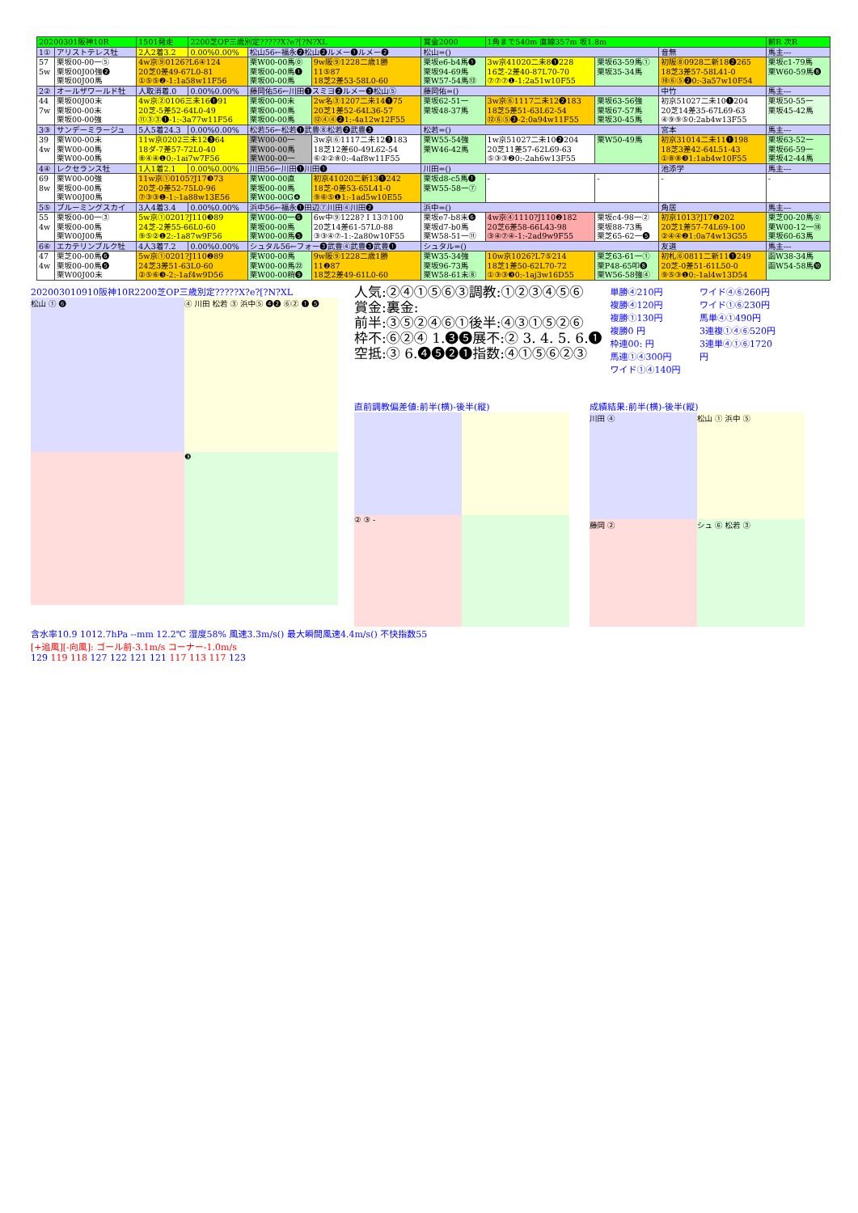| 20200301阪神10R | | 1501発走 | 2200芝OP三歳別定?????X?e?[?N?XL | | | 賞金2000 | 1角まで540m 直線357m 坂1.8m | | | 前R 次R |
| 1① | アリストテレス牡 | 2人2着3.2 | 0.00%0.00% | 松山56←福永❷松山❷ルメー❶ルメー❷ | | 松山=() | | | 音無 | 馬主--- |
| 57 5w | 栗坂00-00一⑤ 栗坂00J00強❷ 栗坂00J00馬 | 4w京⑨0126?L6④124 20芝0差49-67L0-81 ①⑤⑤❷-1:1a58w11F56 | | 栗W00-00馬⓪ 栗坂00-00馬❶ 栗坂00-00馬 | 9w阪⑨1228二歳1勝 11⑤87 18芝2差53-58L0-60 | 栗坂e6-b4馬❶ 栗坂94-69馬 栗W57-54馬⑬ | 3w京41020二未8❶228 16芝-2差40-87L70-70 ⑦⑦⑦❶-1:2a51w10F55 | 栗坂63-59馬① 栗坂35-34馬 | 初阪⑧0928二新18❷265 18芝3差57-58L41-0 ⑱⑥⑤❷0:-3a57w10F54 | 栗坂c1-79馬 栗W60-59馬❽ |
| 2② | オールザワールド牡 | 人取消着.0 | 0.00%0.00% | 藤岡佑56←川田❶スミヨ❷ルメー❸松山⑤ | | 藤岡佑=() | | | 中竹 | 馬主--- |
| 44 7w | 栗坂00J00末 栗坂00-00末 栗坂00-00強 | 4w京②0106三未16❶91 20芝-5差52-64L0-49 ⑪③③❶-1:-3a77w11F56 | | 栗坂00-00末 栗坂00-00馬 栗坂00-00馬 | 2w名③1207二未14❶75 20芝1差52-64L36-57 ⑫④④❷1:-4a12w12F55 | 栗坂62-51一 栗坂48-37馬 | 3w京⑥1117二未12❷183 18芝5差51-63L62-54 ⑫⑥⑤❸-2:0a94w11F55 | 栗坂63-56強 栗坂67-57馬 栗坂30-45馬 | 初京51027二未10❶204 20芝14差35-67L69-63 ④⑨⑨⑤0:2ab4w13F55 | 栗坂50-55一 栗坂45-42馬 |
| 3③ | サンデーミラージュ | 5人5着24.3 | 0.00%0.00% | 松若56←松若❶武豊⑧松若❷武豊❸ | | 松若=() | | | 宮本 | 馬主--- |
| 39 4w | 栗W00-00末 栗W00-00馬 栗W00-00馬 | 11w京0202三未12❸64 18ダ-7差57-72L0-40 ⑧④④❶0:-1ai7w7F56 | | 栗W00-00一 栗W00-00馬 栗W00-00一 | 3w京⑥1117二未12❸183 18芝12差60-49L62-54 ⑥②②⑧0:-4af8w11F55 | 栗W55-54強 栗W46-42馬 | 1w京51027二未10❷204 20芝11差57-62L69-63 ⑤③③❷0:-2ah6w13F55 | 栗W50-49馬 | 初京31014二未11❶198 18芝3差42-64L51-43 ①⑧⑧❸1:1ab4w10F55 | 栗坂63-52一 栗坂66-59一 栗坂42-44馬 |
| 4④ | レクセランス牡 | 1人1着2.1 | 0.00%0.00% | 川田56←川田❶川田❶ | | 川田=() | | | 池添学 | 馬主--- |
| 69 8w | 栗W00-00強 栗坂00-00馬 栗W00J00馬 | 11w京①0105?J17❸73 20芝-0差52-75L0-96 ⑦③③❶-1:-1a88w13E56 | | 栗W00-00直 栗坂00-00馬 栗W00-00G❹ | 初京41020二新13❶242 18芝-0差53-65L41-0 ⑨⑥⑤❶1:-1ad5w10E55 | 栗坂d8-c5馬❶ 栗W55-58一⑦ | - | - | - | - |
| 5⑤ | ブルーミングスカイ | 3人4着3.4 | 0.00%0.00% | 浜中56←福永❶田辺⑦川田④川田❷ | | 浜中=() | | | 角居 | 馬主--- |
| 55 4w | 栗坂00-00一③ 栗坂00-00馬 栗W00J00馬 | 5w京①0201?J110❸89 24芝-2差55-66L0-60 ⑨⑤②❶2:-1a87w9F56 | | 栗W00-00一❻ 栗坂00-00馬 栗W00-00馬❺ | 6w中⑨1228? I 13⑦100 20芝14差61-57L0-88 ③③④⑦-1:-2a80w10F55 | 栗坂e7-b8末❻ 栗坂d7-b0馬 栗W58-51一⑪ | 4w京④1110?J110❷182 20芝6差58-66L43-98 ③④⑦④-1:-2ad9w9F55 | 栗坂c4-98一② 栗坂88-73馬 栗芝65-62一❺ | 初京1013?J17❶202 20芝1差57-74L69-100 ②④④❷1:0a74w13G55 | 栗芝00-20馬⓪ 栗W00-12一⑱ 栗坂60-63馬 |
| 6⑥ | エカテリンブルク牡 | 4人3着7.2 | 0.00%0.00% | シュタル56←フォー❸武豊④武豊❸武豊❶ | | シュタル=() | | | 友道 | 馬主--- |
| 47 4w | 栗芝00-00馬❻ 栗坂00-00馬❺ 栗W00J00末 | 5w京①0201?J110❷89 24芝3差51-63L0-60 ②⑤⑥❸-2:-1af4w9D56 | | 栗W00-00馬 栗W00-00馬㉒ 栗W00-00稍❾ | 9w阪⑨1228二歳1勝 11❷87 18芝2差49-61L0-60 | 栗W35-34強 栗坂96-73馬 栗W58-61末⑧ | 10w京1026?L7⑤214 18芝1差50-62L70-72 ①③③❸0:-1aj3w16D55 | 栗芝63-61一① 栗P48-65叩❽ 栗W56-58強④ | 初札⑥0811二新11❶249 20芝-0差51-61L50-0 ⑨⑤③❶0:-1al4w13D54 | 函W38-34馬 函W54-58馬❿ |
202003010910阪神10R2200芝OP三歳別定?????X?e?[?N?XL
松山 ① ❻
④ 川田 松若 ③ 浜中⑤ ❹❷ ⑥② ❶ ❺
❸
人気:②④①⑤⑥③調教:①②③④⑤⑥
賞金:裏金:
前半:③⑤②④⑥①後半:④③①⑤②⑥
枠不:⑥②④ 1.❸❺展不:② 3. 4. 5. 6.❶
空抵:③ 6.❹❺❷❶指数:④①⑤⑥②③
単勝④210円
複勝④120円
複勝①130円
複勝0 円
枠連00: 円
馬連①④300円
ワイド①④140円
ワイド④⑥260円
ワイド①⑥230円
馬単④①490円
3連複①④⑥520円
3連単④①⑥1720円
直前調教偏差値:前半(横)-後半(縦)
② ③ -
成績結果:前半(横)-後半(縦)
川田 ④
松山 ① 浜中 ⑤
藤岡 ②
シュ ⑥ 松若 ③
含水率10.9 1012.7hPa --mm 12.2℃ 湿度58% 風速3.3m/s() 最大瞬間風速4.4m/s() 不快指数55
[+追風][-向風]: ゴール前-3.1m/s コーナー-1.0m/s
129 119 118 127 122 121 121 117 113 117 123